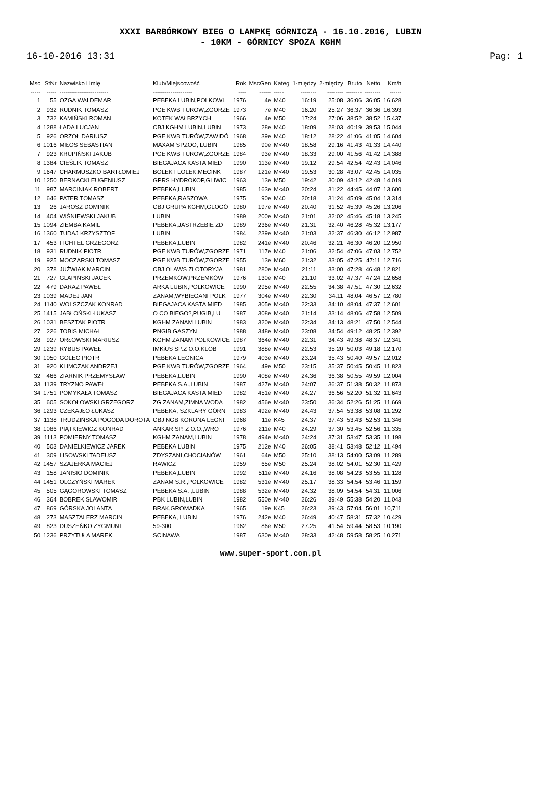XXXI BARBÓRKOWY BIEG O LAMPKĘ GÓRNICZĄ - 16.10.2016, LUBIN
- 10KM - GÓRNICY SPOZA KGHM
16-10-2016 13:31 Pag: 1
| Msc | StNr | Nazwisko i Imię | Klub/Miejscowość | Rok | MscGen | Kateg | 1-między | 2-między | Bruto | Netto | Km/h |
| --- | --- | --- | --- | --- | --- | --- | --- | --- | --- | --- | --- |
| ----- | ----- | ------------------------- | -------------------- | ---- | ------ | ----- | -------- | -------- | -------- | -------- | ------ |
| 1 | 55 | OZGA WALDEMAR | PEBEKA LUBIN,POLKOWI | 1976 | 4e | M40 | 16:19 | 25:08 | 36:06 | 36:05 | 16,628 |
| 2 | 932 | RUDNIK TOMASZ | PGE KWB TURÓW,ZGORZE | 1973 | 7e | M40 | 16:20 | 25:27 | 36:37 | 36:36 | 16,393 |
| 3 | 732 | KAMIŃSKI ROMAN | KOTEK WAŁBRZYCH | 1966 | 4e | M50 | 17:24 | 27:06 | 38:52 | 38:52 | 15,437 |
| 4 | 1288 | ŁADA LUCJAN | CBJ KGHM LUBIN,LUBIN | 1973 | 28e | M40 | 18:09 | 28:03 | 40:19 | 39:53 | 15,044 |
| 5 | 926 | ORZOŁ DARIUSZ | PGE KWB TURÓW,ZAWIDÓ | 1968 | 39e | M40 | 18:12 | 28:22 | 41:06 | 41:05 | 14,604 |
| 6 | 1016 | MIŁOS SEBASTIAN | MAXAM SPZOO, LUBIN | 1985 | 90e | M<40 | 18:58 | 29:16 | 41:43 | 41:33 | 14,440 |
| 7 | 923 | KRUPIŃSKI JAKUB | PGE KWB TURÓW,ZGORZE | 1984 | 93e | M<40 | 18:33 | 29:00 | 41:56 | 41:42 | 14,388 |
| 8 | 1384 | CIEŚLIK TOMASZ | BIEGAJACA KASTA MIED | 1990 | 113e | M<40 | 19:12 | 29:54 | 42:54 | 42:43 | 14,046 |
| 9 | 1647 | CHARMUSZKO BARTŁOMIEJ | BOLEK I LOLEK,MECINK | 1987 | 121e | M<40 | 19:53 | 30:28 | 43:07 | 42:45 | 14,035 |
| 10 | 1250 | BERNACKI EUGENIUSZ | GPRS HYDROKOP,GLIWIC | 1963 | 13e | M50 | 19:42 | 30:09 | 43:12 | 42:48 | 14,019 |
| 11 | 987 | MARCINIAK ROBERT | PEBEKA,LUBIN | 1985 | 163e | M<40 | 20:24 | 31:22 | 44:45 | 44:07 | 13,600 |
| 12 | 646 | PATER TOMASZ | PEBEKA,RASZOWA | 1975 | 90e | M40 | 20:18 | 31:24 | 45:09 | 45:04 | 13,314 |
| 13 | 26 | JAROSZ DOMINIK | CBJ GRUPA KGHM,GLOGÓ | 1980 | 197e | M<40 | 20:40 | 31:52 | 45:39 | 45:26 | 13,206 |
| 14 | 404 | WIŚNIEWSKI JAKUB | LUBIN | 1989 | 200e | M<40 | 21:01 | 32:02 | 45:46 | 45:18 | 13,245 |
| 15 | 1094 | ZIEMBA KAMIL | PEBEKA,JASTRZEBIE ZD | 1989 | 236e | M<40 | 21:31 | 32:40 | 46:28 | 45:32 | 13,177 |
| 16 | 1360 | TUDAJ KRZYSZTOF | LUBIN | 1984 | 239e | M<40 | 21:03 | 32:37 | 46:30 | 46:12 | 12,987 |
| 17 | 453 | FICHTEL GRZEGORZ | PEBEKA,LUBIN | 1982 | 241e | M<40 | 20:46 | 32:21 | 46:30 | 46:20 | 12,950 |
| 18 | 931 | RUDNIK PIOTR | PGE KWB TURÓW,ZGORZE | 1971 | 117e | M40 | 21:06 | 32:54 | 47:06 | 47:03 | 12,752 |
| 19 | 925 | MOCZARSKI TOMASZ | PGE KWB TURÓW,ZGORZE | 1955 | 13e | M60 | 21:32 | 33:05 | 47:25 | 47:11 | 12,716 |
| 20 | 378 | JUŹWIAK MARCIN | CBJ OLAWS ZLOTORYJA | 1981 | 280e | M<40 | 21:11 | 33:00 | 47:28 | 46:48 | 12,821 |
| 21 | 727 | GLAPIŃSKI JACEK | PRZEMKÓW,PRZEMKÓW | 1976 | 130e | M40 | 21:10 | 33:02 | 47:37 | 47:24 | 12,658 |
| 22 | 479 | DARAŻ PAWEŁ | ARKA LUBIN,POLKOWICE | 1990 | 295e | M<40 | 22:55 | 34:38 | 47:51 | 47:30 | 12,632 |
| 23 | 1039 | MADEJ JAN | ZANAM,WYBIEGANI POLK | 1977 | 304e | M<40 | 22:30 | 34:11 | 48:04 | 46:57 | 12,780 |
| 24 | 1140 | WOLSZCZAK KONRAD | BIEGAJACA KASTA MIED | 1985 | 305e | M<40 | 22:33 | 34:10 | 48:04 | 47:37 | 12,601 |
| 25 | 1415 | JABŁOŃSKI ŁUKASZ | O CO BIEGO?,PUGIB,LU | 1987 | 308e | M<40 | 21:14 | 33:14 | 48:06 | 47:58 | 12,509 |
| 26 | 1031 | BESZTAK PIOTR | KGHM ZANAM LUBIN | 1983 | 320e | M<40 | 22:34 | 34:13 | 48:21 | 47:50 | 12,544 |
| 27 | 226 | TOBIS MICHAŁ | PNGIB GASZYN | 1988 | 348e | M<40 | 23:08 | 34:54 | 49:12 | 48:25 | 12,392 |
| 28 | 927 | ORŁOWSKI MARIUSZ | KGHM ZANAM POLKOWICE | 1987 | 364e | M<40 | 22:31 | 34:43 | 49:38 | 48:37 | 12,341 |
| 29 | 1239 | RYBUS PAWEŁ | IMKiUS SP.Z O.O,KLOB | 1991 | 388e | M<40 | 22:53 | 35:20 | 50:03 | 49:18 | 12,170 |
| 30 | 1050 | GOLEC PIOTR | PEBEKA LEGNICA | 1979 | 403e | M<40 | 23:24 | 35:43 | 50:40 | 49:57 | 12,012 |
| 31 | 920 | KLIMCZAK ANDRZEJ | PGE KWB TURÓW,ZGORZE | 1964 | 49e | M50 | 23:15 | 35:37 | 50:45 | 50:45 | 11,823 |
| 32 | 466 | ZIARNIK PRZEMYSŁAW | PEBEKA,LUBIN | 1990 | 408e | M<40 | 24:36 | 36:38 | 50:55 | 49:59 | 12,004 |
| 33 | 1139 | TRYZNO PAWEŁ | PEBEKA S.A.,LUBIN | 1987 | 427e | M<40 | 24:07 | 36:37 | 51:38 | 50:32 | 11,873 |
| 34 | 1751 | POMYKAŁA TOMASZ | BIEGAJACA KASTA MIED | 1982 | 451e | M<40 | 24:27 | 36:56 | 52:20 | 51:32 | 11,643 |
| 35 | 605 | SOKOŁOWSKI GRZEGORZ | ZG ZANAM,ZIMNA WODA | 1982 | 456e | M<40 | 23:50 | 36:34 | 52:26 | 51:25 | 11,669 |
| 36 | 1293 | CZEKAJŁO ŁUKASZ | PEBEKA, SZKLARY GÓRN | 1983 | 492e | M<40 | 24:43 | 37:54 | 53:38 | 53:08 | 11,292 |
| 37 | 1138 | TRUDZIŃSKA POGODA DOROTA | CBJ NGB KORONA LEGNI | 1968 | 11e | K45 | 24:37 | 37:43 | 53:43 | 52:53 | 11,346 |
| 38 | 1086 | PIĄTKIEWICZ KONRAD | ANKAR SP. Z O.O.,WRO | 1976 | 211e | M40 | 24:29 | 37:30 | 53:45 | 52:56 | 11,335 |
| 39 | 1113 | POMIERNY TOMASZ | KGHM ZANAM,LUBIN | 1978 | 494e | M<40 | 24:24 | 37:31 | 53:47 | 53:35 | 11,198 |
| 40 | 503 | DANIELKIEWICZ JAREK | PEBEKA LUBIN | 1975 | 212e | M40 | 26:05 | 38:41 | 53:48 | 52:12 | 11,494 |
| 41 | 309 | LISOWSKI TADEUSZ | ZDYSZANI,CHOCIANÓW | 1961 | 64e | M50 | 25:10 | 38:13 | 54:00 | 53:09 | 11,289 |
| 42 | 1457 | SZAJERKA MACIEJ | RAWICZ | 1959 | 65e | M50 | 25:24 | 38:02 | 54:01 | 52:30 | 11,429 |
| 43 | 158 | JANISIO DOMINIK | PEBEKA,LUBIN | 1992 | 511e | M<40 | 24:16 | 38:08 | 54:23 | 53:55 | 11,128 |
| 44 | 1451 | OLCZYŃSKI MAREK | ZANAM S.R.,POLKOWICE | 1982 | 531e | M<40 | 25:17 | 38:33 | 54:54 | 53:46 | 11,159 |
| 45 | 505 | GĄGOROWSKI TOMASZ | PEBEKA S.A. ,LUBIN | 1988 | 532e | M<40 | 24:32 | 38:09 | 54:54 | 54:31 | 11,006 |
| 46 | 364 | BOBREK SŁAWOMIR | PBK LUBIN,LUBIN | 1982 | 550e | M<40 | 26:26 | 39:49 | 55:38 | 54:20 | 11,043 |
| 47 | 869 | GÓRSKA JOLANTA | BRAK,GROMADKA | 1965 | 19e | K45 | 26:23 | 39:43 | 57:04 | 56:01 | 10,711 |
| 48 | 273 | MASZTALERZ MARCIN | PEBEKA, LUBIN | 1976 | 242e | M40 | 26:49 | 40:47 | 58:31 | 57:32 | 10,429 |
| 49 | 823 | DUSZEŃKO ZYGMUNT | 59-300 | 1962 | 86e | M50 | 27:25 | 41:54 | 59:44 | 58:53 | 10,190 |
| 50 | 1236 | PRZYTUŁA MAREK | SCINAWA | 1987 | 630e | M<40 | 28:33 | 42:48 | 59:58 | 58:25 | 10,271 |
www.super-sport.com.pl